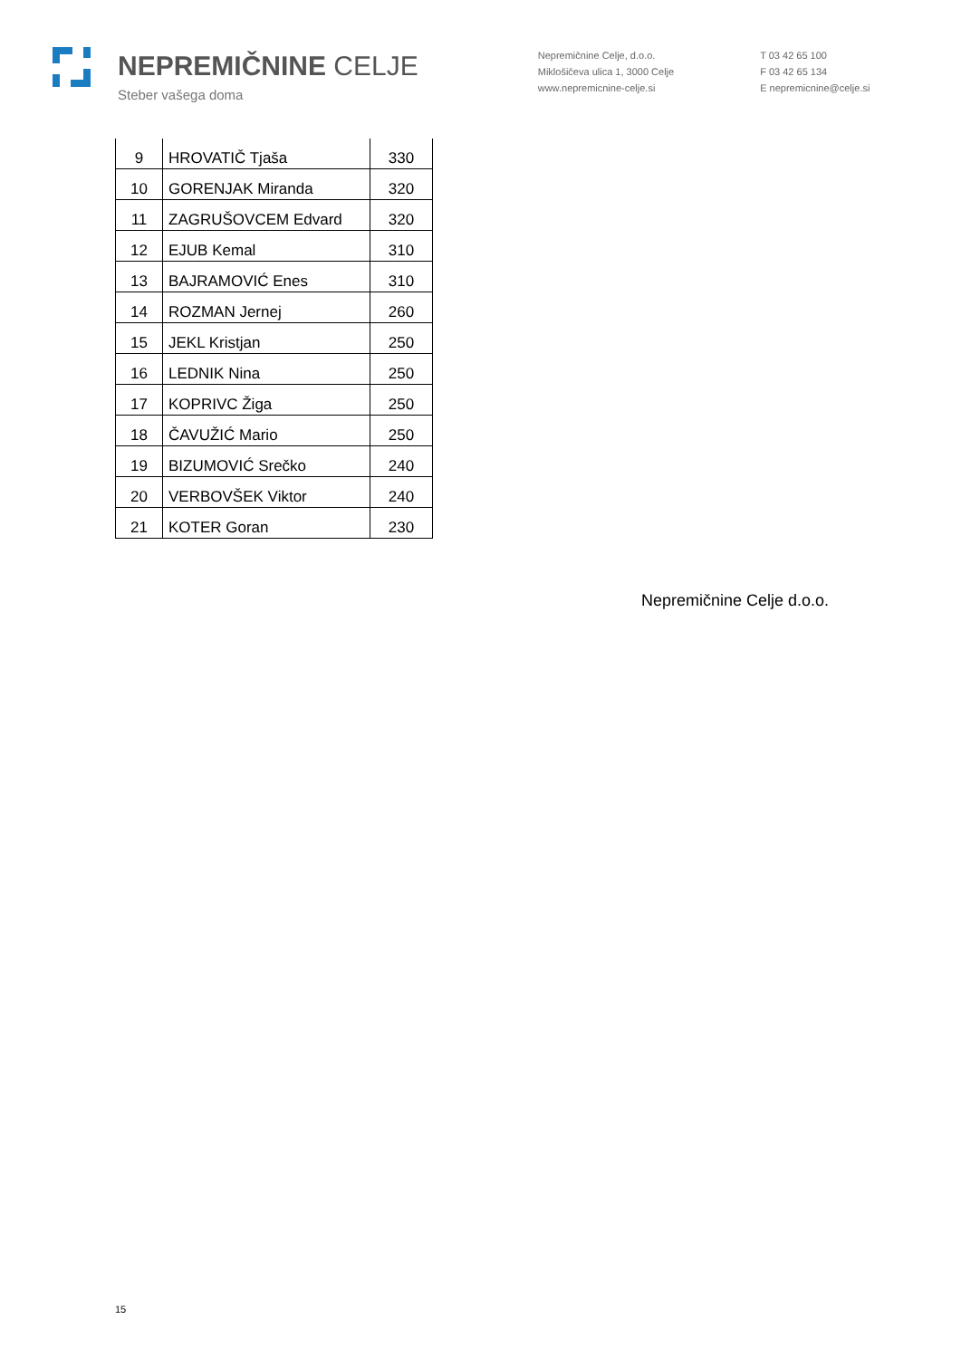NEPREMIČNINE CELJE
Steber vašega doma
Nepremičnine Celje, d.o.o.
Miklošičeva ulica 1, 3000 Celje
www.nepremicnine-celje.si
T 03 42 65 100
F 03 42 65 134
E nepremicnine@celje.si
| 9 | HROVATIČ Tjaša | 330 |
| 10 | GORENJAK Miranda | 320 |
| 11 | ZAGRUŠOVCEM Edvard | 320 |
| 12 | EJUB Kemal | 310 |
| 13 | BAJRAMOVIĆ Enes | 310 |
| 14 | ROZMAN Jernej | 260 |
| 15 | JEKL Kristjan | 250 |
| 16 | LEDNIK Nina | 250 |
| 17 | KOPRIVC Žiga | 250 |
| 18 | ČAVUŽIĆ Mario | 250 |
| 19 | BIZUMOVIĆ Srečko | 240 |
| 20 | VERBOVŠEK Viktor | 240 |
| 21 | KOTER Goran | 230 |
Nepremičnine Celje d.o.o.
15